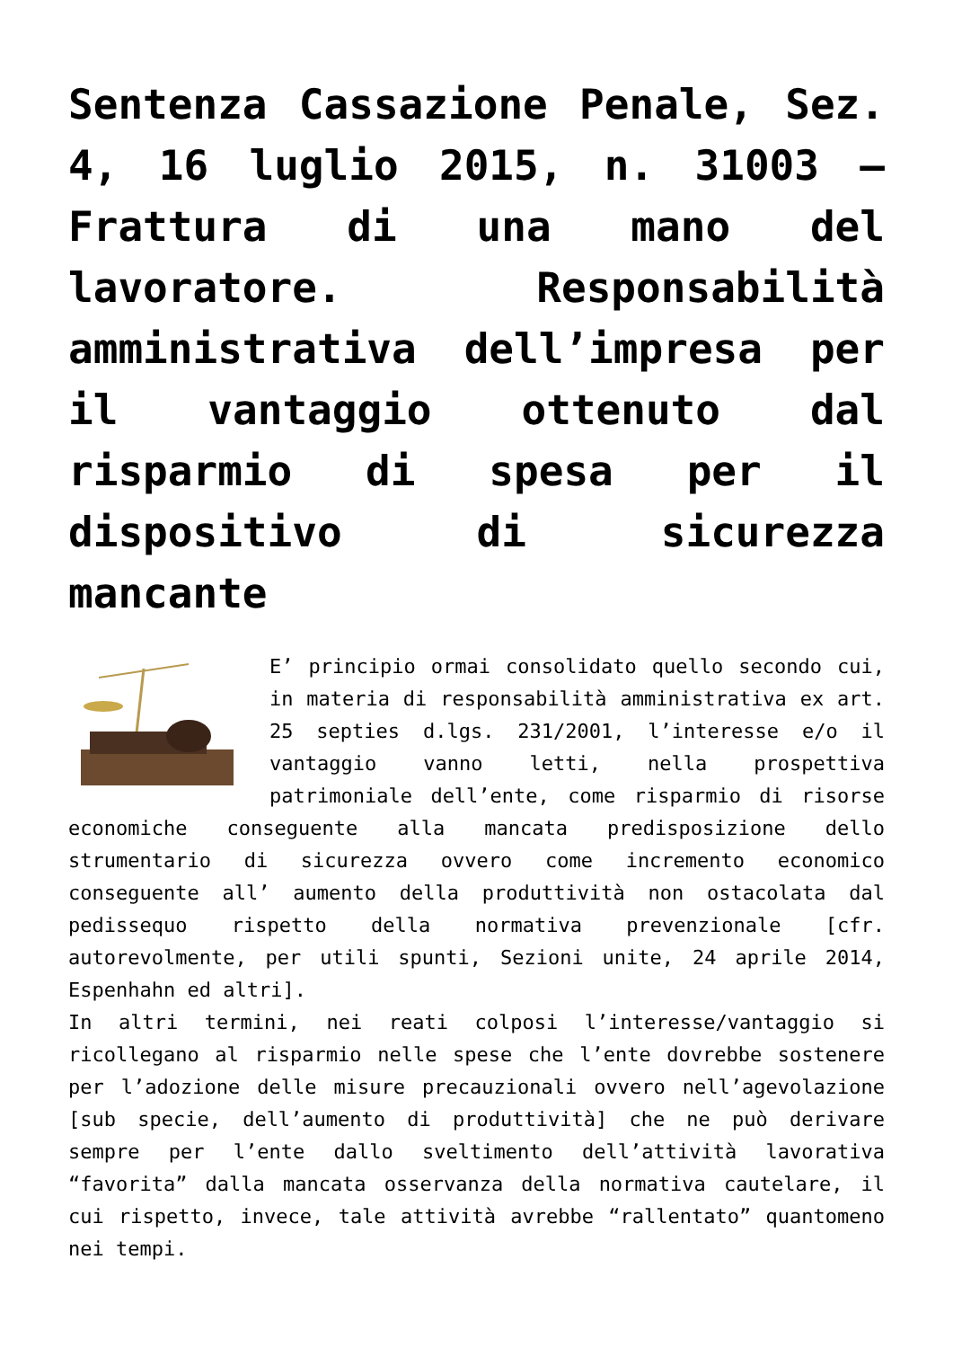Sentenza Cassazione Penale, Sez. 4, 16 luglio 2015, n. 31003 – Frattura di una mano del lavoratore. Responsabilità amministrativa dell’impresa per il vantaggio ottenuto dal risparmio di spesa per il dispositivo di sicurezza mancante
E’ principio ormai consolidato quello secondo cui, in materia di responsabilità amministrativa ex art. 25 septies d.lgs. 231/2001, l’interesse e/o il vantaggio vanno letti, nella prospettiva patrimoniale dell’ente, come risparmio di risorse economiche conseguente alla mancata predisposizione dello strumentario di sicurezza ovvero come incremento economico conseguente all’ aumento della produttività non ostacolata dal pedissequo rispetto della normativa prevenzionale [cfr. autorevolmente, per utili spunti, Sezioni unite, 24 aprile 2014, Espenhahn ed altri].
In altri termini, nei reati colposi l’interesse/vantaggio si ricollegano al risparmio nelle spese che l’ente dovrebbe sostenere per l’adozione delle misure precauzionali ovvero nell’agevolazione [sub specie, dell’aumento di produttività] che ne può derivare sempre per l’ente dallo sveltimento dell’attività lavorativa “favorita” dalla mancata osservanza della normativa cautelare, il cui rispetto, invece, tale attività avrebbe “rallentato” quantomeno nei tempi.